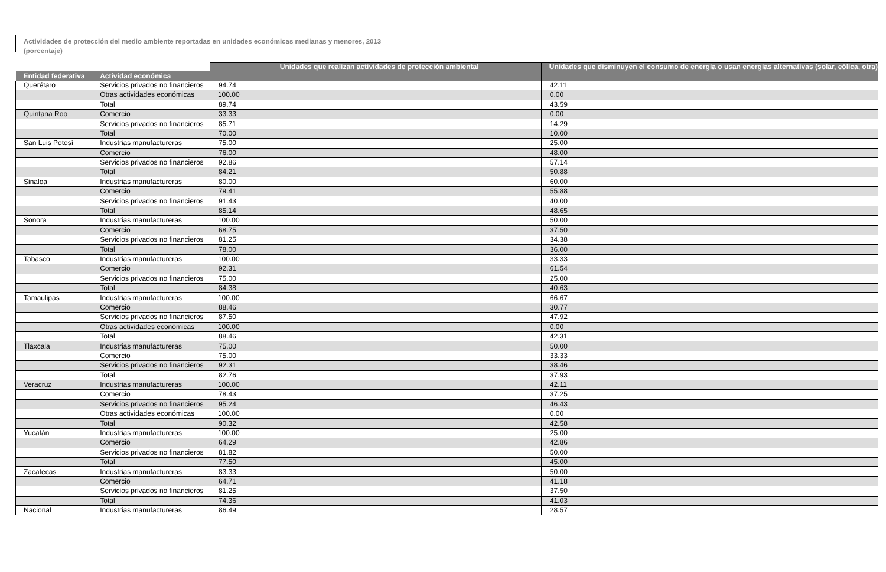Actividades de protección del medio ambiente reportadas en unidades económicas medianas y menores, 2013
(porcentaje)
| | | Unidades que realizan actividades de protección ambiental | Unidades que disminuyen el consumo de energía o usan energías alternativas (solar, eólica, otra) |
| Entidad federativa | Actividad económica | | |
| Querétaro | Servicios privados no financieros | 94.74 | 42.11 |
| | Otras actividades económicas | 100.00 | 0.00 |
| | Total | 89.74 | 43.59 |
| Quintana Roo | Comercio | 33.33 | 0.00 |
| | Servicios privados no financieros | 85.71 | 14.29 |
| | Total | 70.00 | 10.00 |
| San Luis Potosí | Industrias manufactureras | 75.00 | 25.00 |
| | Comercio | 76.00 | 48.00 |
| | Servicios privados no financieros | 92.86 | 57.14 |
| | Total | 84.21 | 50.88 |
| Sinaloa | Industrias manufactureras | 80.00 | 60.00 |
| | Comercio | 79.41 | 55.88 |
| | Servicios privados no financieros | 91.43 | 40.00 |
| | Total | 85.14 | 48.65 |
| Sonora | Industrias manufactureras | 100.00 | 50.00 |
| | Comercio | 68.75 | 37.50 |
| | Servicios privados no financieros | 81.25 | 34.38 |
| | Total | 78.00 | 36.00 |
| Tabasco | Industrias manufactureras | 100.00 | 33.33 |
| | Comercio | 92.31 | 61.54 |
| | Servicios privados no financieros | 75.00 | 25.00 |
| | Total | 84.38 | 40.63 |
| Tamaulipas | Industrias manufactureras | 100.00 | 66.67 |
| | Comercio | 88.46 | 30.77 |
| | Servicios privados no financieros | 87.50 | 47.92 |
| | Otras actividades económicas | 100.00 | 0.00 |
| | Total | 88.46 | 42.31 |
| Tlaxcala | Industrias manufactureras | 75.00 | 50.00 |
| | Comercio | 75.00 | 33.33 |
| | Servicios privados no financieros | 92.31 | 38.46 |
| | Total | 82.76 | 37.93 |
| Veracruz | Industrias manufactureras | 100.00 | 42.11 |
| | Comercio | 78.43 | 37.25 |
| | Servicios privados no financieros | 95.24 | 46.43 |
| | Otras actividades económicas | 100.00 | 0.00 |
| | Total | 90.32 | 42.58 |
| Yucatán | Industrias manufactureras | 100.00 | 25.00 |
| | Comercio | 64.29 | 42.86 |
| | Servicios privados no financieros | 81.82 | 50.00 |
| | Total | 77.50 | 45.00 |
| Zacatecas | Industrias manufactureras | 83.33 | 50.00 |
| | Comercio | 64.71 | 41.18 |
| | Servicios privados no financieros | 81.25 | 37.50 |
| | Total | 74.36 | 41.03 |
| Nacional | Industrias manufactureras | 86.49 | 28.57 |